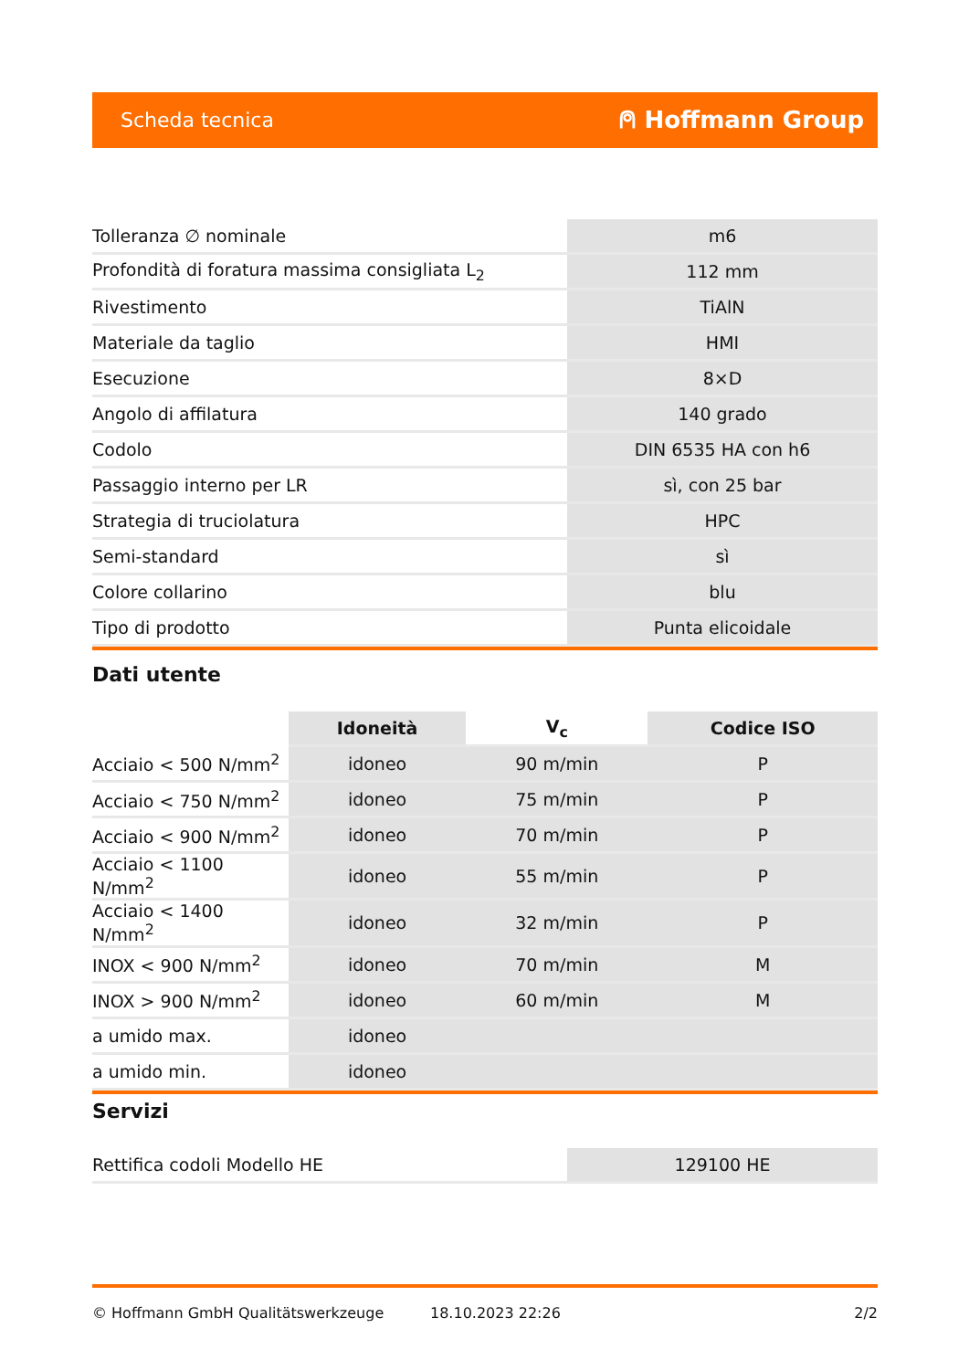Scheda tecnica ⍝ Hoffmann Group
| Tolleranza ∅ nominale | m6 |
| Profondità di foratura massima consigliata L<sub>2</sub> | 112 mm |
| Rivestimento | TiAlN |
| Materiale da taglio | HMI |
| Esecuzione | 8×D |
| Angolo di affilatura | 140 grado |
| Codolo | DIN 6535 HA con h6 |
| Passaggio interno per LR | sì, con 25 bar |
| Strategia di truciolatura | HPC |
| Semi-standard | sì |
| Colore collarino | blu |
| Tipo di prodotto | Punta elicoidale |
Dati utente
| | Idoneità | V<sub>c</sub> | Codice ISO |
| --- | --- | --- | --- |
| Acciaio < 500 N/mm<sup>2</sup> | idoneo | 90 m/min | P |
| Acciaio < 750 N/mm<sup>2</sup> | idoneo | 75 m/min | P |
| Acciaio < 900 N/mm<sup>2</sup> | idoneo | 70 m/min | P |
| Acciaio < 1100 N/mm<sup>2</sup> | idoneo | 55 m/min | P |
| Acciaio < 1400 N/mm<sup>2</sup> | idoneo | 32 m/min | P |
| INOX < 900 N/mm<sup>2</sup> | idoneo | 70 m/min | M |
| INOX > 900 N/mm<sup>2</sup> | idoneo | 60 m/min | M |
| a umido max. | idoneo | | |
| a umido min. | idoneo | | |
Servizi
| Rettifica codoli Modello HE | 129100 HE |
© Hoffmann GmbH Qualitätswerkzeuge 18.10.2023 22:26 2/2